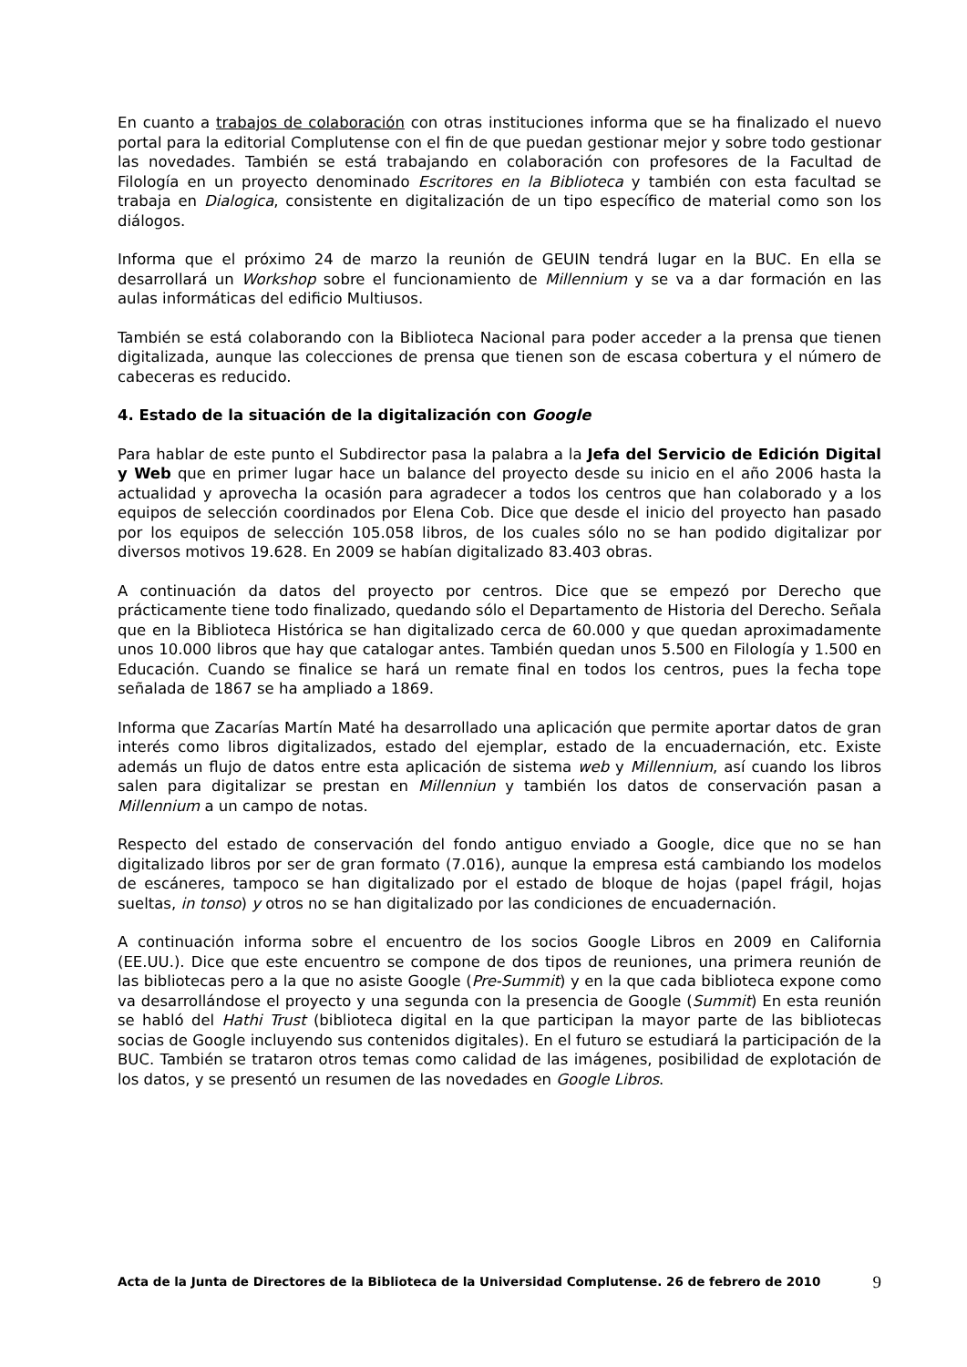En cuanto a trabajos de colaboración con otras instituciones informa que se ha finalizado el nuevo portal para la editorial Complutense con el fin de que puedan gestionar mejor y sobre todo gestionar las novedades. También se está trabajando en colaboración con profesores de la Facultad de Filología en un proyecto denominado Escritores en la Biblioteca y también con esta facultad se trabaja en Dialogica, consistente en digitalización de un tipo específico de material como son los diálogos.
Informa que el próximo 24 de marzo la reunión de GEUIN tendrá lugar en la BUC. En ella se desarrollará un Workshop sobre el funcionamiento de Millennium y se va a dar formación en las aulas informáticas del edificio Multiusos.
También se está colaborando con la Biblioteca Nacional para poder acceder a la prensa que tienen digitalizada, aunque las colecciones de prensa que tienen son de escasa cobertura y el número de cabeceras es reducido.
4. Estado de la situación de la digitalización con Google
Para hablar de este punto el Subdirector pasa la palabra a la Jefa del Servicio de Edición Digital y Web que en primer lugar hace un balance del proyecto desde su inicio en el año 2006 hasta la actualidad y aprovecha la ocasión para agradecer a todos los centros que han colaborado y a los equipos de selección coordinados por Elena Cob. Dice que desde el inicio del proyecto han pasado por los equipos de selección 105.058 libros, de los cuales sólo no se han podido digitalizar por diversos motivos 19.628. En 2009 se habían digitalizado 83.403 obras.
A continuación da datos del proyecto por centros. Dice que se empezó por Derecho que prácticamente tiene todo finalizado, quedando sólo el Departamento de Historia del Derecho. Señala que en la Biblioteca Histórica se han digitalizado cerca de 60.000 y que quedan aproximadamente unos 10.000 libros que hay que catalogar antes. También quedan unos 5.500 en Filología y 1.500 en Educación. Cuando se finalice se hará un remate final en todos los centros, pues la fecha tope señalada de 1867 se ha ampliado a 1869.
Informa que Zacarías Martín Maté ha desarrollado una aplicación que permite aportar datos de gran interés como libros digitalizados, estado del ejemplar, estado de la encuadernación, etc. Existe además un flujo de datos entre esta aplicación de sistema web y Millennium, así cuando los libros salen para digitalizar se prestan en Millenniun y también los datos de conservación pasan a Millennium a un campo de notas.
Respecto del estado de conservación del fondo antiguo enviado a Google, dice que no se han digitalizado libros por ser de gran formato (7.016), aunque la empresa está cambiando los modelos de escáneres, tampoco se han digitalizado por el estado de bloque de hojas (papel frágil, hojas sueltas, in tonso) y otros no se han digitalizado por las condiciones de encuadernación.
A continuación informa sobre el encuentro de los socios Google Libros en 2009 en California (EE.UU.). Dice que este encuentro se compone de dos tipos de reuniones, una primera reunión de las bibliotecas pero a la que no asiste Google (Pre-Summit) y en la que cada biblioteca expone como va desarrollándose el proyecto y una segunda con la presencia de Google (Summit) En esta reunión se habló del Hathi Trust (biblioteca digital en la que participan la mayor parte de las bibliotecas socias de Google incluyendo sus contenidos digitales). En el futuro se estudiará la participación de la BUC. También se trataron otros temas como calidad de las imágenes, posibilidad de explotación de los datos, y se presentó un resumen de las novedades en Google Libros.
Acta de la Junta de Directores de la Biblioteca de la Universidad Complutense. 26 de febrero de 2010
9